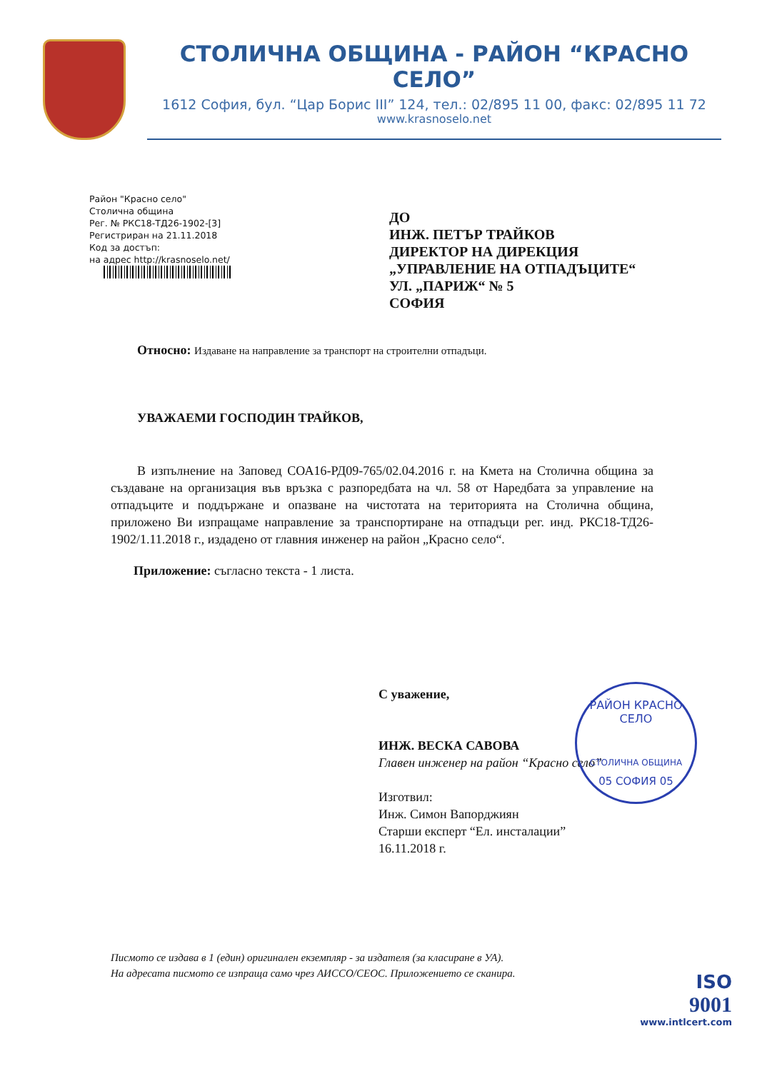СТОЛИЧНА ОБЩИНА - РАЙОН “КРАСНО СЕЛО”
1612 София, бул. “Цар Борис III” 124, тел.: 02/895 11 00, факс: 02/895 11 72
www.krasnoselo.net
Район "Красно село"
Столична община
Рег. № РКС18-ТД26-1902-[3]
Регистриран на 21.11.2018
Код за достъп:
на адрес http://krasnoselo.net/
ДО
ИНЖ. ПЕТЪР ТРАЙКОВ
ДИРЕКТОР НА ДИРЕКЦИЯ
„УПРАВЛЕНИЕ НА ОТПАДЪЦИТЕ“
УЛ. „ПАРИЖ“ № 5
СОФИЯ
Относно: Издаване на направление за транспорт на строителни отпадъци.
УВАЖАЕМИ ГОСПОДИН ТРАЙКОВ,
В изпълнение на Заповед СОА16-РД09-765/02.04.2016 г. на Кмета на Столична община за създаване на организация във връзка с разпоредбата на чл. 58 от Наредбата за управление на отпадъците и поддържане и опазване на чистотата на територията на Столична община, приложено Ви изпращаме направление за транспортиране на отпадъци рег. инд. РКС18-ТД26-1902/1.11.2018 г., издадено от главния инженер на район „Красно село“.
Приложение: съгласно текста - 1 листа.
С уважение,
ИНЖ. ВЕСКА САВОВА
Главен инженер на район “Красно село”
Изготвил:
Инж. Симон Вапорджиян
Старши експерт “Ел. инсталации”
16.11.2018 г.
РАЙОН КРАСНО СЕЛО
СТОЛИЧНА ОБЩИНА
05 СОФИЯ 05
Писмото се издава в 1 (един) оригинален екземпляр - за издателя (за класиране в УА).
На адресата писмото се изпраща само чрез АИССО/СЕОС. Приложението се сканира.
ISO
9001
www.intlcert.com